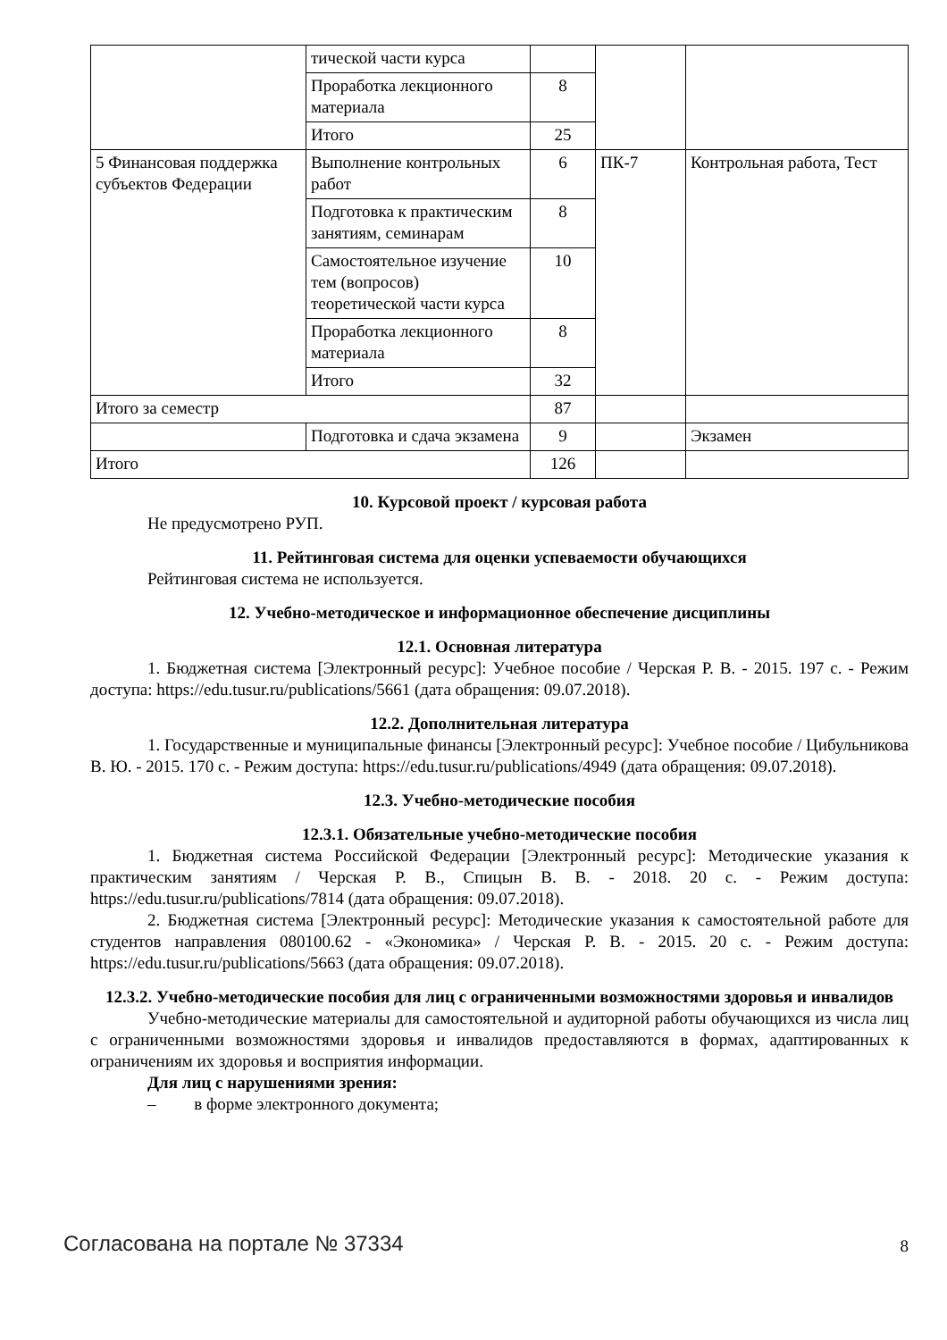| | тической части курса | | | |
| | Проработка лекционного материала | 8 | | |
| | Итого | 25 | | |
| 5 Финансовая поддержка субъектов Федерации | Выполнение контрольных работ | 6 | ПК-7 | Контрольная работа, Тест |
| | Подготовка к практическим занятиям, семинарам | 8 | | |
| | Самостоятельное изучение тем (вопросов) теоретической части курса | 10 | | |
| | Проработка лекционного материала | 8 | | |
| | Итого | 32 | | |
| Итого за семестр | | 87 | | |
| | Подготовка и сдача экзамена | 9 | | Экзамен |
| Итого | | 126 | | |
10. Курсовой проект / курсовая работа
Не предусмотрено РУП.
11. Рейтинговая система для оценки успеваемости обучающихся
Рейтинговая система не используется.
12. Учебно-методическое и информационное обеспечение дисциплины
12.1. Основная литература
1. Бюджетная система [Электронный ресурс]: Учебное пособие / Черская Р. В. - 2015. 197 с. - Режим доступа: https://edu.tusur.ru/publications/5661 (дата обращения: 09.07.2018).
12.2. Дополнительная литература
1. Государственные и муниципальные финансы [Электронный ресурс]: Учебное пособие / Цибульникова В. Ю. - 2015. 170 с. - Режим доступа: https://edu.tusur.ru/publications/4949 (дата обращения: 09.07.2018).
12.3. Учебно-методические пособия
12.3.1. Обязательные учебно-методические пособия
1. Бюджетная система Российской Федерации [Электронный ресурс]: Методические указания к практическим занятиям / Черская Р. В., Спицын В. В. - 2018. 20 с. - Режим доступа: https://edu.tusur.ru/publications/7814 (дата обращения: 09.07.2018).
2. Бюджетная система [Электронный ресурс]: Методические указания к самостоятельной работе для студентов направления 080100.62 - «Экономика» / Черская Р. В. - 2015. 20 с. - Режим доступа: https://edu.tusur.ru/publications/5663 (дата обращения: 09.07.2018).
12.3.2. Учебно-методические пособия для лиц с ограниченными возможностями здоровья и инвалидов
Учебно-методические материалы для самостоятельной и аудиторной работы обучающихся из числа лиц с ограниченными возможностями здоровья и инвалидов предоставляются в формах, адаптированных к ограничениям их здоровья и восприятия информации.
Для лиц с нарушениями зрения:
– в форме электронного документа;
Согласована на портале № 37334 8